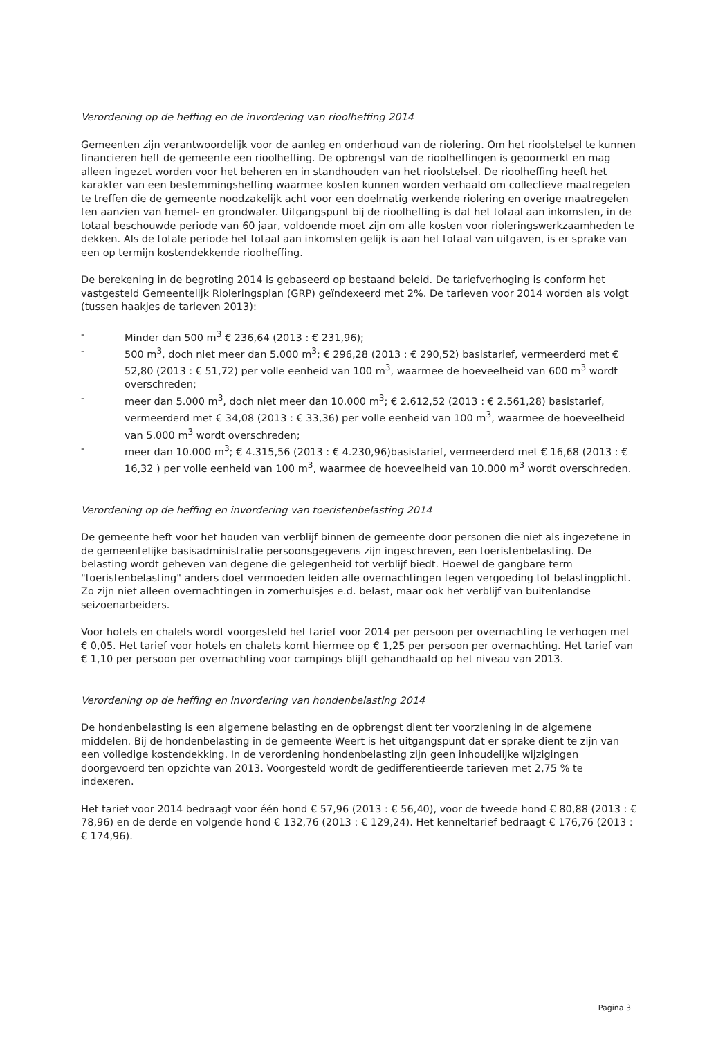Verordening op de heffing en de invordering van rioolheffing 2014
Gemeenten zijn verantwoordelijk voor de aanleg en onderhoud van de riolering. Om het rioolstelsel te kunnen financieren heft de gemeente een rioolheffing. De opbrengst van de rioolheffingen is geoormerkt en mag alleen ingezet worden voor het beheren en in standhouden van het rioolstelsel. De rioolheffing heeft het karakter van een bestemmingsheffing waarmee kosten kunnen worden verhaald om collectieve maatregelen te treffen die de gemeente noodzakelijk acht voor een doelmatig werkende riolering en overige maatregelen ten aanzien van hemel- en grondwater. Uitgangspunt bij de rioolheffing is dat het totaal aan inkomsten, in de totaal beschouwde periode van 60 jaar, voldoende moet zijn om alle kosten voor rioleringswerkzaamheden te dekken. Als de totale periode het totaal aan inkomsten gelijk is aan het totaal van uitgaven, is er sprake van een op termijn kostendekkende rioolheffing.
De berekening in de begroting 2014 is gebaseerd op bestaand beleid. De tariefverhoging is conform het vastgesteld Gemeentelijk Rioleringsplan (GRP) geïndexeerd met 2%. De tarieven voor 2014 worden als volgt (tussen haakjes de tarieven 2013):
- Minder dan 500 m<sup>3</sup> € 236,64 (2013 : € 231,96);
- 500 m<sup>3</sup>, doch niet meer dan 5.000 m<sup>3</sup>; € 296,28 (2013 : € 290,52) basistarief, vermeerderd met € 52,80 (2013 : € 51,72) per volle eenheid van 100 m<sup>3</sup>, waarmee de hoeveelheid van 600 m<sup>3</sup> wordt overschreden;
- meer dan 5.000 m<sup>3</sup>, doch niet meer dan 10.000 m<sup>3</sup>; € 2.612,52 (2013 : € 2.561,28) basistarief, vermeerderd met € 34,08 (2013 : € 33,36) per volle eenheid van 100 m<sup>3</sup>, waarmee de hoeveelheid van 5.000 m<sup>3</sup> wordt overschreden;
- meer dan 10.000 m<sup>3</sup>; € 4.315,56 (2013 : € 4.230,96)basistarief, vermeerderd met € 16,68 (2013 : € 16,32 ) per volle eenheid van 100 m<sup>3</sup>, waarmee de hoeveelheid van 10.000 m<sup>3</sup> wordt overschreden.
Verordening op de heffing en invordering van toeristenbelasting 2014
De gemeente heft voor het houden van verblijf binnen de gemeente door personen die niet als ingezetene in de gemeentelijke basisadministratie persoonsgegevens zijn ingeschreven, een toeristenbelasting. De belasting wordt geheven van degene die gelegenheid tot verblijf biedt. Hoewel de gangbare term "toeristenbelasting" anders doet vermoeden leiden alle overnachtingen tegen vergoeding tot belastingplicht. Zo zijn niet alleen overnachtingen in zomerhuisjes e.d. belast, maar ook het verblijf van buitenlandse seizoenarbeiders.
Voor hotels en chalets wordt voorgesteld het tarief voor 2014 per persoon per overnachting te verhogen met € 0,05. Het tarief voor hotels en chalets komt hiermee op € 1,25 per persoon per overnachting. Het tarief van € 1,10 per persoon per overnachting voor campings blijft gehandhaafd op het niveau van 2013.
Verordening op de heffing en invordering van hondenbelasting 2014
De hondenbelasting is een algemene belasting en de opbrengst dient ter voorziening in de algemene middelen. Bij de hondenbelasting in de gemeente Weert is het uitgangspunt dat er sprake dient te zijn van een volledige kostendekking. In de verordening hondenbelasting zijn geen inhoudelijke wijzigingen doorgevoerd ten opzichte van 2013. Voorgesteld wordt de gedifferentieerde tarieven met 2,75 % te indexeren.
Het tarief voor 2014 bedraagt voor één hond € 57,96 (2013 : € 56,40), voor de tweede hond € 80,88 (2013 : € 78,96) en de derde en volgende hond € 132,76 (2013 : € 129,24). Het kenneltarief bedraagt € 176,76 (2013 : € 174,96).
Pagina 3